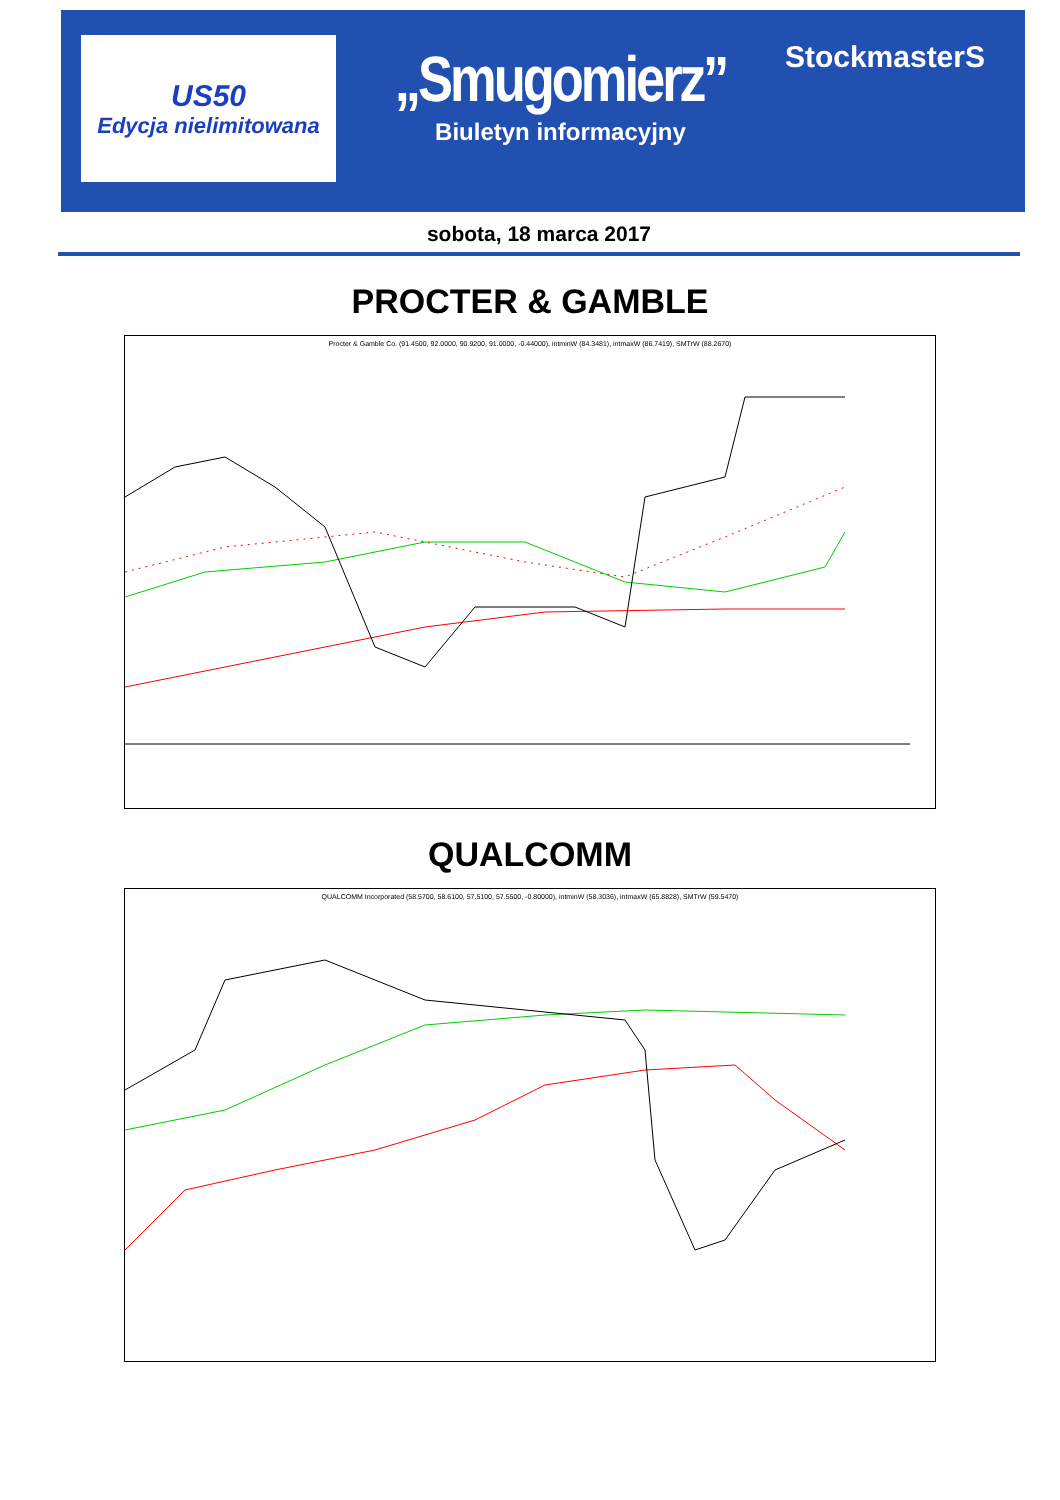US50
Edycja nielimitowana
„Smugomierz”
Biuletyn informacyjny
StockmasterS
sobota, 18 marca 2017
PROCTER & GAMBLE
Procter & Gamble Co. (91.4500, 92.0000, 90.9200, 91.0000, -0.44000), intminW (84.3481), intmaxW (86.7419), SMTrW (88.2670)
QUALCOMM
QUALCOMM Incorporated (58.5700, 58.6100, 57.5100, 57.5500, -0.80000), intminW (58.3036), intmaxW (65.8828), SMTrW (59.5470)